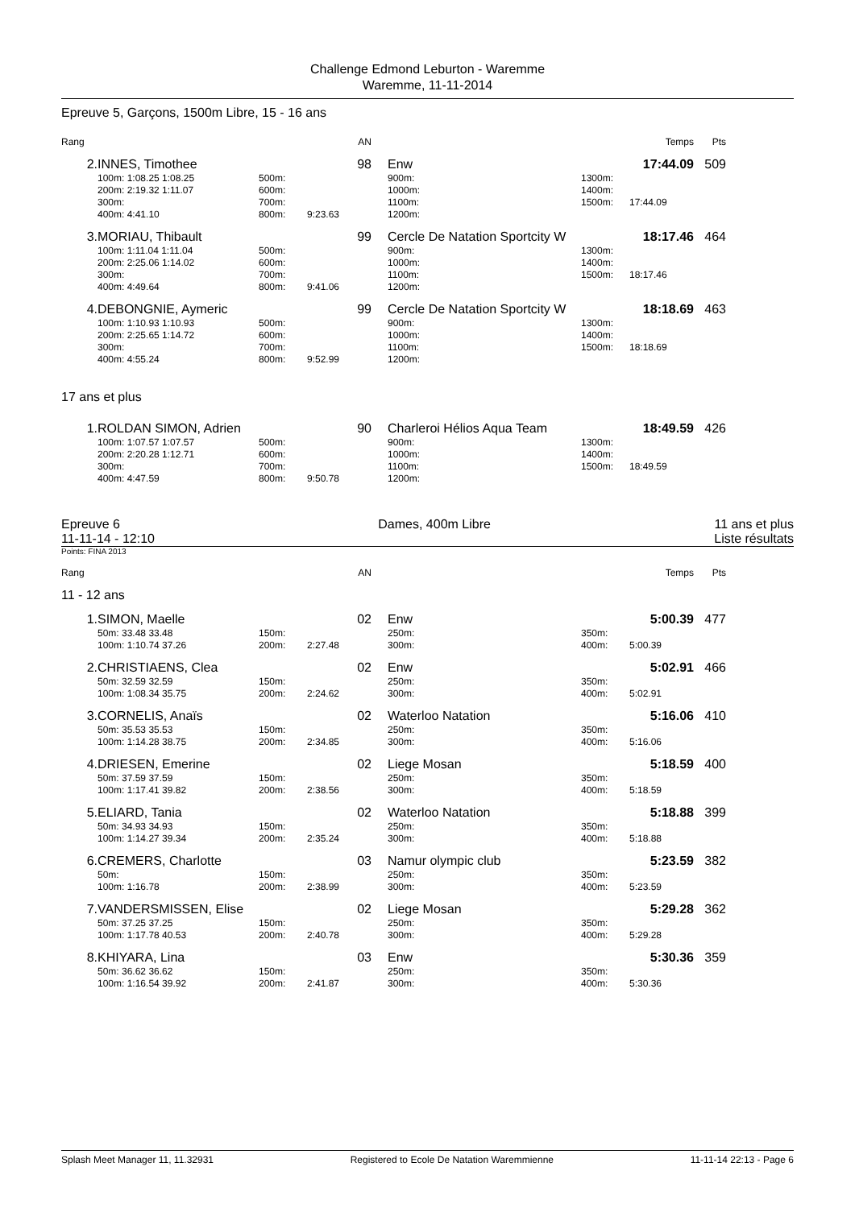Challenge Edmond Leburton - Waremme
Waremme, 11-11-2014
Epreuve 5, Garçons, 1500m Libre, 15 - 16 ans
| Rang | | | AN | | | | Temps | Pts | |
| 2. | INNES, Timothee | | 98 | | Enw | | 17:44.09 | 509 | |
| | 100m: 1:08.25 1:08.25 | 500m: | | | 900m: | 1300m: | | | |
| | 200m: 2:19.32 1:11.07 | 600m: | | | 1000m: | 1400m: | | | |
| | 300m: | 700m: | | | 1100m: | 1500m: | 17:44.09 | | |
| | 400m: 4:41.10 | 800m: | 9:23.63 | | 1200m: | | | | |
| 3. | MORIAU, Thibault | | 99 | | Cercle De Natation Sportcity W | | 18:17.46 | 464 | |
| | 100m: 1:11.04 1:11.04 | 500m: | | | 900m: | 1300m: | | | |
| | 200m: 2:25.06 1:14.02 | 600m: | | | 1000m: | 1400m: | | | |
| | 300m: | 700m: | | | 1100m: | 1500m: | 18:17.46 | | |
| | 400m: 4:49.64 | 800m: | 9:41.06 | | 1200m: | | | | |
| 4. | DEBONGNIE, Aymeric | | 99 | | Cercle De Natation Sportcity W | | 18:18.69 | 463 | |
| | 100m: 1:10.93 1:10.93 | 500m: | | | 900m: | 1300m: | | | |
| | 200m: 2:25.65 1:14.72 | 600m: | | | 1000m: | 1400m: | | | |
| | 300m: | 700m: | | | 1100m: | 1500m: | 18:18.69 | | |
| | 400m: 4:55.24 | 800m: | 9:52.99 | | 1200m: | | | | |
17 ans et plus
| 1. | ROLDAN SIMON, Adrien | | 90 | | Charleroi Hélios Aqua Team | | 18:49.59 | 426 | |
| | 100m: 1:07.57 1:07.57 | 500m: | | | 900m: | 1300m: | | | |
| | 200m: 2:20.28 1:12.71 | 600m: | | | 1000m: | 1400m: | | | |
| | 300m: | 700m: | | | 1100m: | 1500m: | 18:49.59 | | |
| | 400m: 4:47.59 | 800m: | 9:50.78 | | 1200m: | | | | |
Epreuve 6
11-11-14 - 12:10
Dames, 400m Libre 11 ans et plus
Liste résultats
Points: FINA 2013
| Rang | | | AN | | | | Temps | Pts | |
| 11 - 12 ans | | | | | | | | | |
| 1. | SIMON, Maelle | | 02 | | Enw | | 5:00.39 | 477 | |
| | 50m: 33.48 33.48 | 150m: | | | 250m: | 350m: | | | |
| | 100m: 1:10.74 37.26 | 200m: | 2:27.48 | | 300m: | 400m: | 5:00.39 | | |
| 2. | CHRISTIAENS, Clea | | 02 | | Enw | | 5:02.91 | 466 | |
| | 50m: 32.59 32.59 | 150m: | | | 250m: | 350m: | | | |
| | 100m: 1:08.34 35.75 | 200m: | 2:24.62 | | 300m: | 400m: | 5:02.91 | | |
| 3. | CORNELIS, Anaïs | | 02 | | Waterloo Natation | | 5:16.06 | 410 | |
| | 50m: 35.53 35.53 | 150m: | | | 250m: | 350m: | | | |
| | 100m: 1:14.28 38.75 | 200m: | 2:34.85 | | 300m: | 400m: | 5:16.06 | | |
| 4. | DRIESEN, Emerine | | 02 | | Liege Mosan | | 5:18.59 | 400 | |
| | 50m: 37.59 37.59 | 150m: | | | 250m: | 350m: | | | |
| | 100m: 1:17.41 39.82 | 200m: | 2:38.56 | | 300m: | 400m: | 5:18.59 | | |
| 5. | ELIARD, Tania | | 02 | | Waterloo Natation | | 5:18.88 | 399 | |
| | 50m: 34.93 34.93 | 150m: | | | 250m: | 350m: | | | |
| | 100m: 1:14.27 39.34 | 200m: | 2:35.24 | | 300m: | 400m: | 5:18.88 | | |
| 6. | CREMERS, Charlotte | | 03 | | Namur olympic club | | 5:23.59 | 382 | |
| | 50m: | 150m: | | | 250m: | 350m: | | | |
| | 100m: 1:16.78 | 200m: | 2:38.99 | | 300m: | 400m: | 5:23.59 | | |
| 7. | VANDERSMISSEN, Elise | | 02 | | Liege Mosan | | 5:29.28 | 362 | |
| | 50m: 37.25 37.25 | 150m: | | | 250m: | 350m: | | | |
| | 100m: 1:17.78 40.53 | 200m: | 2:40.78 | | 300m: | 400m: | 5:29.28 | | |
| 8. | KHIYARA, Lina | | 03 | | Enw | | 5:30.36 | 359 | |
| | 50m: 36.62 36.62 | 150m: | | | 250m: | 350m: | | | |
| | 100m: 1:16.54 39.92 | 200m: | 2:41.87 | | 300m: | 400m: | 5:30.36 | | |
Splash Meet Manager 11, 11.32931 Registered to Ecole De Natation Waremmienne 11-11-14 22:13 - Page 6